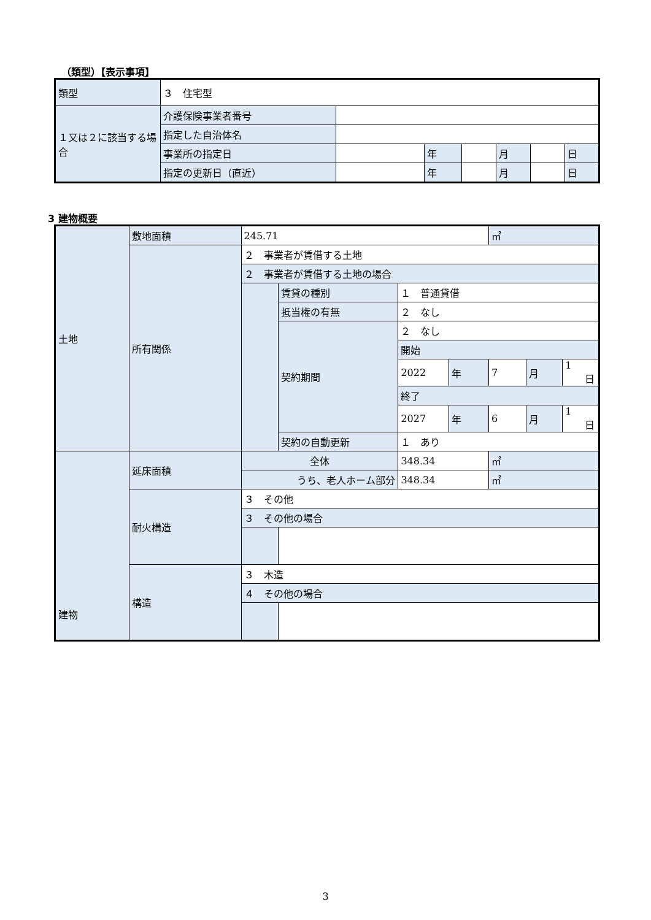（類型）【表示事項】
| 類型 | ３ 住宅型 | | | | | | |
| １又は２に該当する場合 | 介護保険事業者番号 | | | | | | |
| | 指定した自治体名 | | | | | | |
| | 事業所の指定日 | | 年 | | 月 | | 日 |
| | 指定の更新日（直近） | | 年 | | 月 | | 日 |
3 建物概要
| 土地 | 敷地面積 | 245.71 | | | | ㎡ | | |
| | 所有関係 | ２ 事業者が賃借する土地 | | | | | | |
| | | ２ 事業者が賃借する土地の場合 | | | | | | |
| | | | 賃貸の種別 | １ 普通貸借 | | | | |
| | | | 抵当権の有無 | ２ なし | | | | |
| | | | 契約期間 | ２ なし | | | | |
| | | | | 開始 | | | | |
| | | | | 2022 | 年 | 7 | 月 | 1 日 |
| | | | | 終了 | | | | |
| | | | | 2027 | 年 | 6 | 月 | 1 日 |
| | | | 契約の自動更新 | １ あり | | | | |
| 建物 | 延床面積 | 全体 | | 348.34 | | ㎡ | | |
| | | うち、老人ホーム部分 | | 348.34 | | ㎡ | | |
| | 耐火構造 | ３ その他 | | | | | | |
| | | ３ その他の場合 | | | | | | |
| | 構造 | ３ 木造 | | | | | | |
| | | ４ その他の場合 | | | | | | |
3